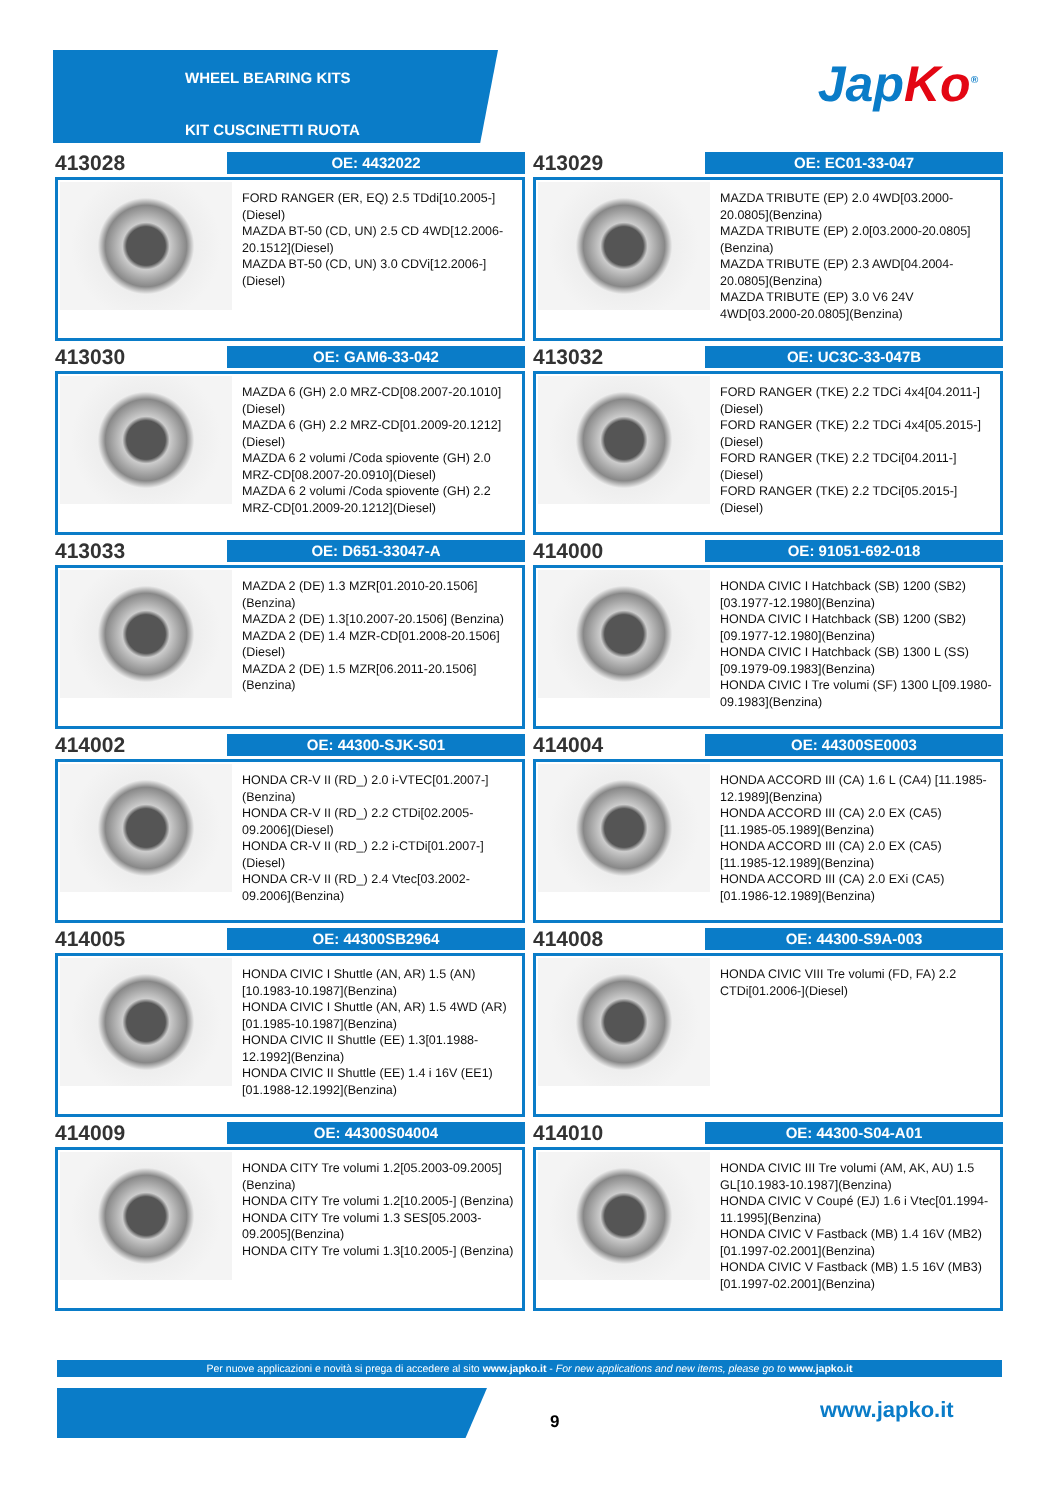WHEEL BEARING KITS
KIT CUSCINETTI RUOTA
Jap Ko<sup>®</sup>
413028
OE: 4432022
FORD RANGER (ER, EQ) 2.5 TDdi[10.2005-](Diesel)
MAZDA BT-50 (CD, UN) 2.5 CD 4WD[12.2006-20.1512](Diesel)
MAZDA BT-50 (CD, UN) 3.0 CDVi[12.2006-](Diesel)
413029
OE: EC01-33-047
MAZDA TRIBUTE (EP) 2.0 4WD[03.2000-20.0805](Benzina)
MAZDA TRIBUTE (EP) 2.0[03.2000-20.0805](Benzina)
MAZDA TRIBUTE (EP) 2.3 AWD[04.2004-20.0805](Benzina)
MAZDA TRIBUTE (EP) 3.0 V6 24V 4WD[03.2000-20.0805](Benzina)
413030
OE: GAM6-33-042
MAZDA 6 (GH) 2.0 MRZ-CD[08.2007-20.1010](Diesel)
MAZDA 6 (GH) 2.2 MRZ-CD[01.2009-20.1212](Diesel)
MAZDA 6 2 volumi /Coda spiovente (GH) 2.0 MRZ-CD[08.2007-20.0910](Diesel)
MAZDA 6 2 volumi /Coda spiovente (GH) 2.2 MRZ-CD[01.2009-20.1212](Diesel)
413032
OE: UC3C-33-047B
FORD RANGER (TKE) 2.2 TDCi 4x4[04.2011-](Diesel)
FORD RANGER (TKE) 2.2 TDCi 4x4[05.2015-](Diesel)
FORD RANGER (TKE) 2.2 TDCi[04.2011-] (Diesel)
FORD RANGER (TKE) 2.2 TDCi[05.2015-] (Diesel)
413033
OE: D651-33047-A
MAZDA 2 (DE) 1.3 MZR[01.2010-20.1506] (Benzina)
MAZDA 2 (DE) 1.3[10.2007-20.1506] (Benzina)
MAZDA 2 (DE) 1.4 MZR-CD[01.2008-20.1506](Diesel)
MAZDA 2 (DE) 1.5 MZR[06.2011-20.1506] (Benzina)
414000
OE: 91051-692-018
HONDA CIVIC I Hatchback (SB) 1200 (SB2)[03.1977-12.1980](Benzina)
HONDA CIVIC I Hatchback (SB) 1200 (SB2)[09.1977-12.1980](Benzina)
HONDA CIVIC I Hatchback (SB) 1300 L (SS)[09.1979-09.1983](Benzina)
HONDA CIVIC I Tre volumi (SF) 1300 L[09.1980-09.1983](Benzina)
414002
OE: 44300-SJK-S01
HONDA CR-V II (RD_) 2.0 i-VTEC[01.2007-](Benzina)
HONDA CR-V II (RD_) 2.2 CTDi[02.2005-09.2006](Diesel)
HONDA CR-V II (RD_) 2.2 i-CTDi[01.2007-](Diesel)
HONDA CR-V II (RD_) 2.4 Vtec[03.2002-09.2006](Benzina)
414004
OE: 44300SE0003
HONDA ACCORD III (CA) 1.6 L (CA4) [11.1985-12.1989](Benzina)
HONDA ACCORD III (CA) 2.0 EX (CA5) [11.1985-05.1989](Benzina)
HONDA ACCORD III (CA) 2.0 EX (CA5) [11.1985-12.1989](Benzina)
HONDA ACCORD III (CA) 2.0 EXi (CA5) [01.1986-12.1989](Benzina)
414005
OE: 44300SB2964
HONDA CIVIC I Shuttle (AN, AR) 1.5 (AN) [10.1983-10.1987](Benzina)
HONDA CIVIC I Shuttle (AN, AR) 1.5 4WD (AR)[01.1985-10.1987](Benzina)
HONDA CIVIC II Shuttle (EE) 1.3[01.1988-12.1992](Benzina)
HONDA CIVIC II Shuttle (EE) 1.4 i 16V (EE1)[01.1988-12.1992](Benzina)
414008
OE: 44300-S9A-003
HONDA CIVIC VIII Tre volumi (FD, FA) 2.2 CTDi[01.2006-](Diesel)
414009
OE: 44300S04004
HONDA CITY Tre volumi 1.2[05.2003-09.2005](Benzina)
HONDA CITY Tre volumi 1.2[10.2005-] (Benzina)
HONDA CITY Tre volumi 1.3 SES[05.2003-09.2005](Benzina)
HONDA CITY Tre volumi 1.3[10.2005-] (Benzina)
414010
OE: 44300-S04-A01
HONDA CIVIC III Tre volumi (AM, AK, AU) 1.5 GL[10.1983-10.1987](Benzina)
HONDA CIVIC V Coupé (EJ) 1.6 i Vtec[01.1994-11.1995](Benzina)
HONDA CIVIC V Fastback (MB) 1.4 16V (MB2)[01.1997-02.2001](Benzina)
HONDA CIVIC V Fastback (MB) 1.5 16V (MB3)[01.1997-02.2001](Benzina)
Per nuove applicazioni e novità si prega di accedere al sito www.japko.it - For new applications and new items, please go to www.japko.it
9 www.japko.it